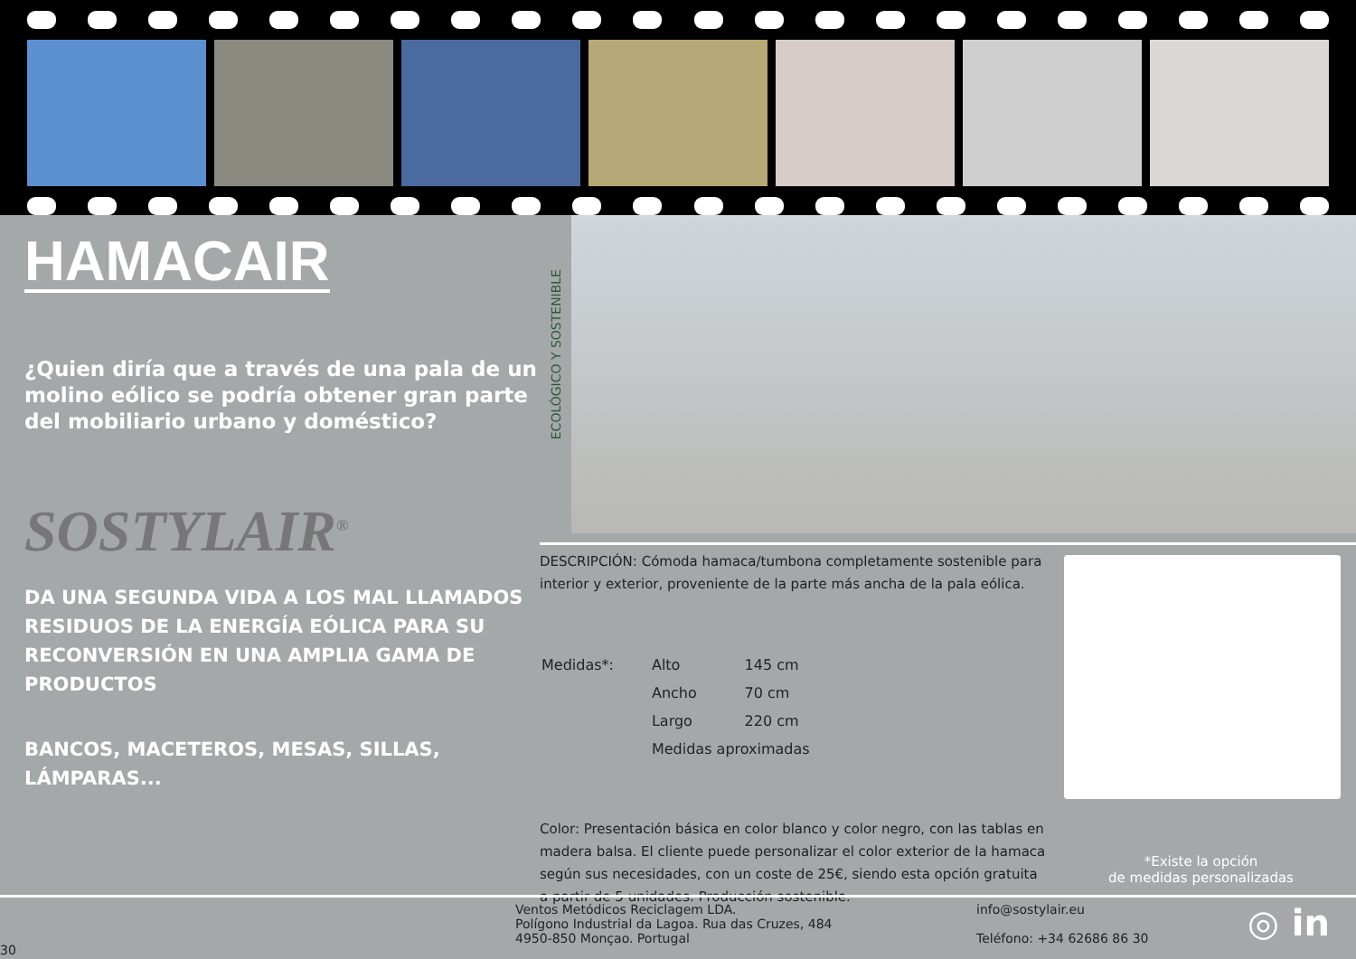HAMACAIR
¿Quien diría que a través de una pala de un molino eólico se podría obtener gran parte del mobiliario urbano y doméstico?
SOSTYLAIR<sup>®</sup>
DA UNA SEGUNDA VIDA A LOS MAL LLAMADOS RESIDUOS DE LA ENERGÍA EÓLICA PARA SU RECONVERSIÓN EN UNA AMPLIA GAMA DE PRODUCTOS
BANCOS, MACETEROS, MESAS, SILLAS, LÁMPARAS...
ECOLÓGICO Y SOSTENIBLE
DESCRIPCIÓN: Cómoda hamaca/tumbona completamente sostenible para interior y exterior, proveniente de la parte más ancha de la pala eólica.
| Medidas*: | Alto | 145 cm |
| | Ancho | 70 cm |
| | Largo | 220 cm |
| | Medidas aproximadas | |
Color: Presentación básica en color blanco y color negro, con las tablas en madera balsa. El cliente puede personalizar el color exterior de la hamaca según sus necesidades, con un coste de 25€, siendo esta opción gratuita a partir de 5 unidades. Producción sostenible.
*Existe la opción
de medidas personalizadas
30
Ventos Metódicos Reciclagem LDA.
Polígono Industrial da Lagoa. Rua das Cruzes, 484
4950-850 Monçao. Portugal
info@sostylair.eu
Teléfono: +34 62686 86 30
◎ in